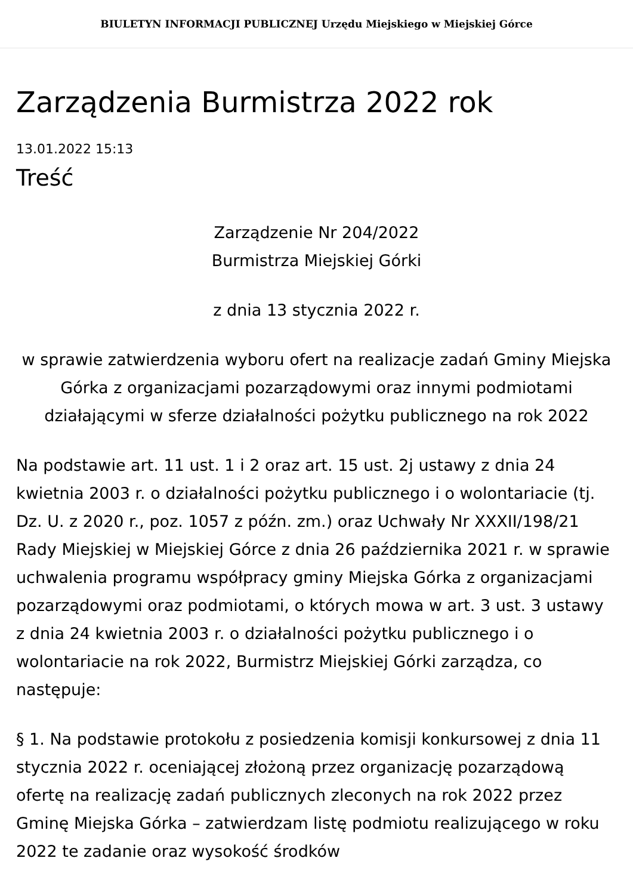BIULETYN INFORMACJI PUBLICZNEJ Urzędu Miejskiego w Miejskiej Górce
Zarządzenia Burmistrza 2022 rok
13.01.2022 15:13
Treść
Zarządzenie Nr 204/2022
Burmistrza Miejskiej Górki
z dnia 13 stycznia 2022 r.
w sprawie zatwierdzenia wyboru ofert na realizacje zadań Gminy Miejska Górka z organizacjami pozarządowymi oraz innymi podmiotami działającymi w sferze działalności pożytku publicznego na rok 2022
Na podstawie art. 11 ust. 1 i 2 oraz art. 15 ust. 2j ustawy z dnia 24 kwietnia 2003 r. o działalności pożytku publicznego i o wolontariacie (tj. Dz. U. z 2020 r., poz. 1057 z późn. zm.) oraz Uchwały Nr XXXII/198/21 Rady Miejskiej w Miejskiej Górce z dnia 26 października 2021 r. w sprawie uchwalenia programu współpracy gminy Miejska Górka z organizacjami pozarządowymi oraz podmiotami, o których mowa w art. 3 ust. 3 ustawy z dnia 24 kwietnia 2003 r. o działalności pożytku publicznego i o wolontariacie na rok 2022, Burmistrz Miejskiej Górki zarządza, co następuje:
§ 1. Na podstawie protokołu z posiedzenia komisji konkursowej z dnia 11 stycznia 2022 r. oceniającej złożoną przez organizację pozarządową ofertę na realizację zadań publicznych zleconych na rok 2022 przez Gminę Miejska Górka – zatwierdzam listę podmiotu realizującego w roku 2022 te zadanie oraz wysokość środków